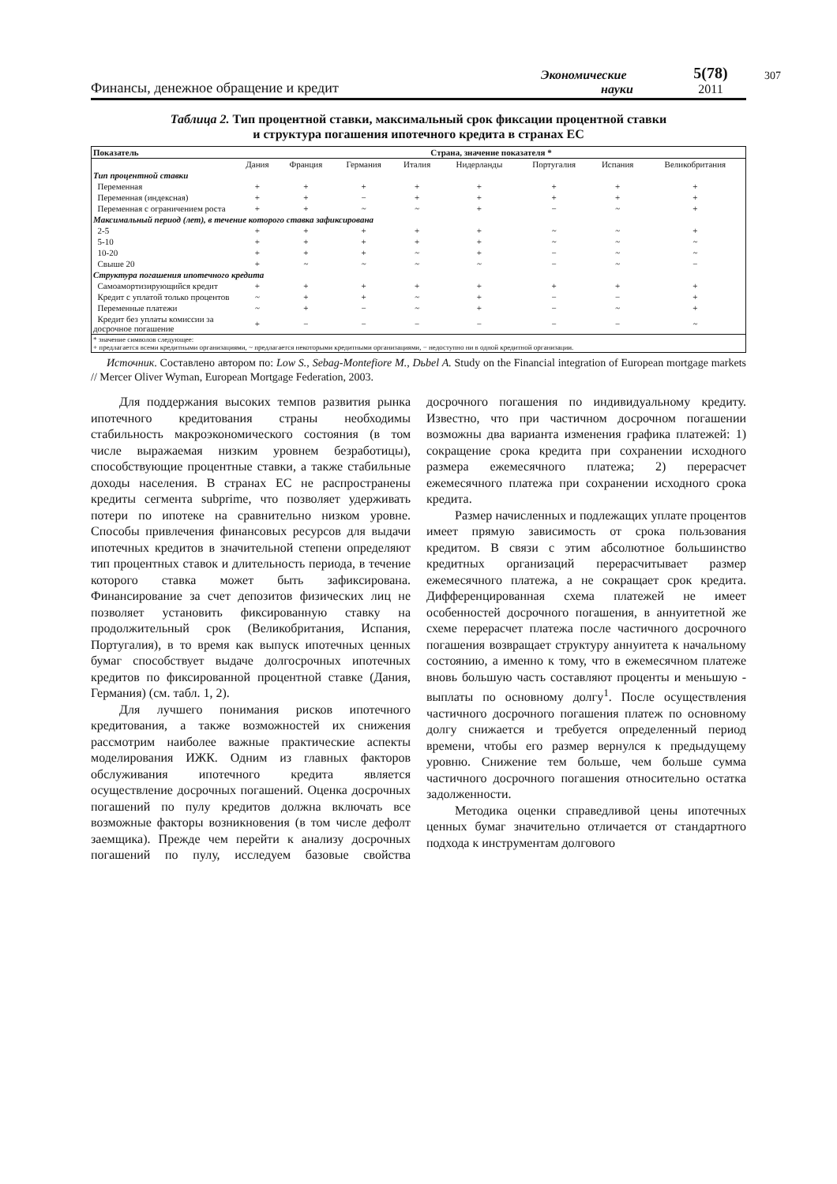Финансы, денежное обращение и кредит
Экономические
науки
5(78)
2011
307
Таблица 2. Тип процентной ставки, максимальный срок фиксации процентной ставки
и структура погашения ипотечного кредита в странах ЕС
| Показатель | Страна, значение показателя * | | | | | | | |
| --- | --- | --- | --- | --- | --- | --- | --- | --- |
| | Дания | Франция | Германия | Италия | Нидерланды | Португалия | Испания | Великобритания |
| Тип процентной ставки | | | | | | | | |
| Переменная | + | + | + | + | + | + | + | + |
| Переменная (индексная) | + | + | − | + | + | + | + | + |
| Переменная с ограничением роста | + | + | ~ | ~ | + | − | ~ | + |
| Максимальный период (лет), в течение которого ставка зафиксирована | | | | | | | | |
| 2-5 | + | + | + | + | + | ~ | ~ | + |
| 5-10 | + | + | + | + | + | ~ | ~ | ~ |
| 10-20 | + | + | + | ~ | + | − | ~ | ~ |
| Свыше 20 | + | ~ | ~ | ~ | ~ | − | ~ | − |
| Структура погашения ипотечного кредита | | | | | | | | |
| Самоамортизирующийся кредит | + | + | + | + | + | + | + | + |
| Кредит с уплатой только процентов | ~ | + | + | ~ | + | − | − | + |
| Переменные платежи | ~ | + | − | ~ | + | − | ~ | + |
| Кредит без уплаты комиссии за досрочное погашение | + | − | − | − | − | − | − | ~ |
| * значение символов следующее: + предлагается всеми кредитными организациями, ~ предлагается некоторыми кредитными организациями, − недоступно ни в одной кредитной организации. | | | | | | | | |
Источник. Составлено автором по: Low S., Sebag-Montefiore M., Dьbel A. Study on the Financial integration of European mortgage markets // Mercer Oliver Wyman, European Mortgage Federation, 2003.
Для поддержания высоких темпов развития рынка ипотечного кредитования страны необходимы стабильность макроэкономического состояния (в том числе выражаемая низким уровнем безработицы), способствующие процентные ставки, а также стабильные доходы населения. В странах ЕС не распространены кредиты сегмента subprime, что позволяет удерживать потери по ипотеке на сравнительно низком уровне. Способы привлечения финансовых ресурсов для выдачи ипотечных кредитов в значительной степени определяют тип процентных ставок и длительность периода, в течение которого ставка может быть зафиксирована. Финансирование за счет депозитов физических лиц не позволяет установить фиксированную ставку на продолжительный срок (Великобритания, Испания, Португалия), в то время как выпуск ипотечных ценных бумаг способствует выдаче долгосрочных ипотечных кредитов по фиксированной процентной ставке (Дания, Германия) (см. табл. 1, 2).
Для лучшего понимания рисков ипотечного кредитования, а также возможностей их снижения рассмотрим наиболее важные практические аспекты моделирования ИЖК. Одним из главных факторов обслуживания ипотечного кредита является осуществление досрочных погашений. Оценка досрочных погашений по пулу кредитов должна включать все возможные факторы возникновения (в том числе дефолт заемщика). Прежде чем перейти к анализу досрочных погашений по пулу, исследуем базовые свойства досрочного погашения по индивидуальному кредиту. Известно, что при частичном досрочном погашении возможны два варианта изменения графика платежей: 1) сокращение срока кредита при сохранении исходного размера ежемесячного платежа; 2) перерасчет ежемесячного платежа при сохранении исходного срока кредита.
Размер начисленных и подлежащих уплате процентов имеет прямую зависимость от срока пользования кредитом. В связи с этим абсолютное большинство кредитных организаций перерасчитывает размер ежемесячного платежа, а не сокращает срок кредита. Дифференцированная схема платежей не имеет особенностей досрочного погашения, в аннуитетной же схеме перерасчет платежа после частичного досрочного погашения возвращает структуру аннуитета к начальному состоянию, а именно к тому, что в ежемесячном платеже вновь большую часть составляют проценты и меньшую - выплаты по основному долгу<sup>1</sup>. После осуществления частичного досрочного погашения платеж по основному долгу снижается и требуется определенный период времени, чтобы его размер вернулся к предыдущему уровню. Снижение тем больше, чем больше сумма частичного досрочного погашения относительно остатка задолженности.
Методика оценки справедливой цены ипотечных ценных бумаг значительно отличается от стандартного подхода к инструментам долгового